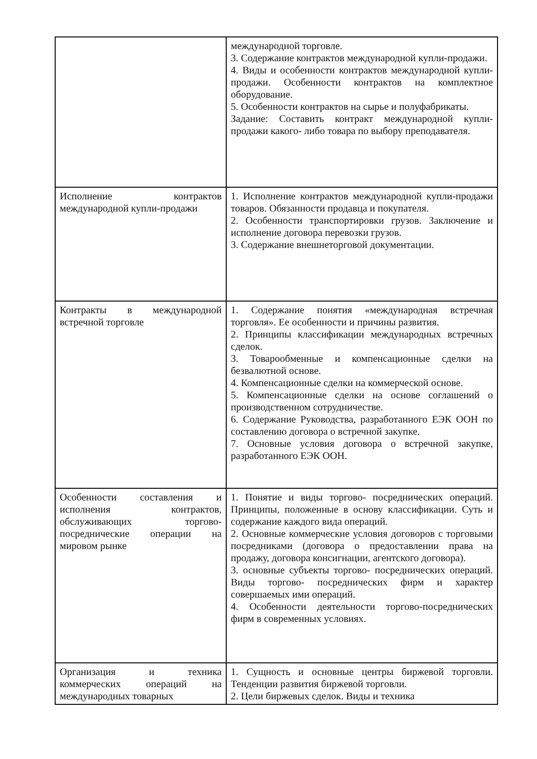| | международной торговле. 3. Содержание контрактов международной купли-продажи. 4. Виды и особенности контрактов международной купли- продажи. Особенности контрактов на комплектное оборудование. 5. Особенности контрактов на сырье и полуфабрикаты. Задание: Составить контракт международной купли-продажи какого- либо товара по выбору преподавателя. |
| Исполнение контрактов международной купли-продажи | 1. Исполнение контрактов международной купли-продажи товаров. Обязанности продавца и покупателя. 2. Особенности транспортировки грузов. Заключение и исполнение договора перевозки грузов. 3. Содержание внешнеторговой документации. |
| Контракты в международной встречной торговле | 1. Содержание понятия «международная встречная торговля». Ее особенности и причины развития. 2. Принципы классификации международных встречных сделок. 3. Товарообменные и компенсационные сделки на безвалютной основе. 4. Компенсационные сделки на коммерческой основе. 5. Компенсационные сделки на основе соглашений о производственном сотрудничестве. 6. Содержание Руководства, разработанного ЕЭК ООН по составлению договора о встречной закупке. 7. Основные условия договора о встречной закупке, разработанного ЕЭК ООН. |
| Особенности составления и исполнения контрактов, обслуживающих торгово-посреднические операции на мировом рынке | 1. Понятие и виды торгово- посреднических операций. Принципы, положенные в основу классификации. Суть и содержание каждого вида операций. 2. Основные коммерческие условия договоров с торговыми посредниками (договора о предоставлении права на продажу, договора консигнации, агентского договора). 3. основные субъекты торгово- посреднических операций. Виды торгово- посреднических фирм и характер совершаемых ими операций. 4. Особенности деятельности торгово-посреднических фирм в современных условиях. |
| Организация и техника коммерческих операций на международных товарных | 1. Сущность и основные центры биржевой торговли. Тенденции развития биржевой торговли. 2. Цели биржевых сделок. Виды и техника |